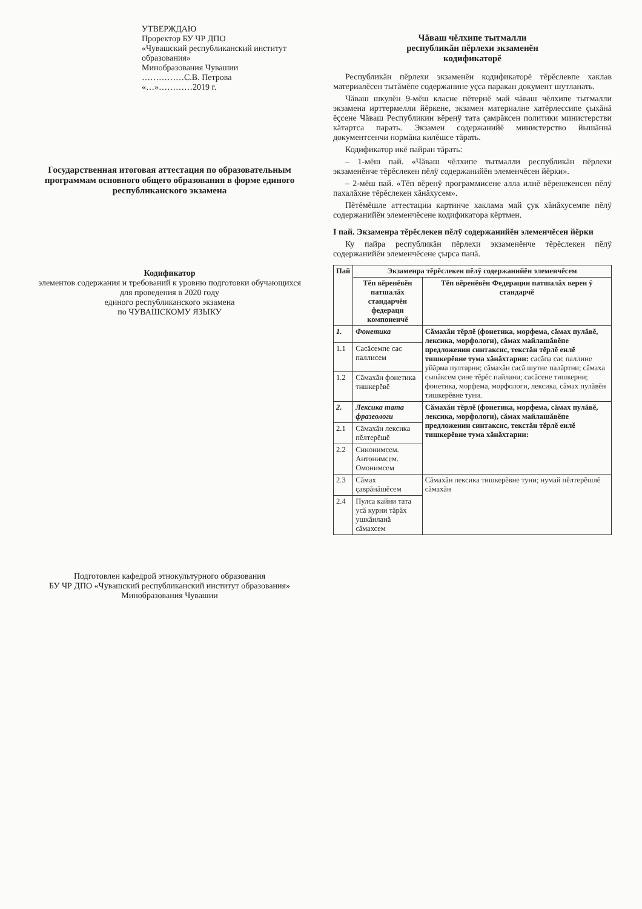УТВЕРЖДАЮ
Проректор БУ ЧР ДПО
«Чувашский республиканский институт образования»
Минобразования Чувашии
……………С.В. Петрова
«…»…………2019 г.
Государственная итоговая аттестация по образовательным программам основного общего образования в форме единого республиканского экзамена
Кодификатор
элементов содержания и требований к уровню подготовки обучающихся
для проведения в 2020 году
единого республиканского экзамена
по ЧУВАШСКОМУ ЯЗЫКУ
Подготовлен кафедрой этнокультурного образования
БУ ЧР ДПО «Чувашский республиканский институт образования»
Минобразования Чувашии
Чăваш чĕлхипе тытмалли
республикăн пĕрлехи экзаменĕн
кодификаторĕ
Республикăн пĕрлехи экзаменĕн кодификаторĕ тĕрĕслевпе хаклав материалĕсен тытăмĕпе содержанине уçса паракан документ шутланать.
Чăваш шкулĕн 9-мĕш класне пĕтернĕ май чăваш чĕлхипе тытмалли экзамена ирттермелли йĕркене, экзамен материалне хатĕрлессипе çыхăнă ĕçсене Чăваш Республикин вĕренÿ тата çамрăксен политики министерстви кăтартса парать. Экзамен содержанийĕ министерство йышăннă документсенчи нормăна килĕшсе тăрать.
Кодификатор икĕ пайран тăрать:
– 1-мĕш пай. «Чăваш чĕлхипе тытмалли республикăн пĕрлехи экзаменĕнче тĕрĕслекен пĕлÿ содержанийĕн элеменчĕсен йĕрки».
– 2-мĕш пай. «Тĕп вĕренÿ программисене алла илнĕ вĕренекенсен пĕлÿ пахалăхне тĕрĕслекен хăнăхусем».
Пĕтĕмĕшле аттестации картинче хаклама май çук хăнăхусемпе пĕлÿ содержанийĕн элеменчĕсене кодификатора кĕртмен.
I пай. Экзаменра тĕрĕслекен пĕлÿ содержанийĕн элеменчĕсен йĕрки
Ку пайра республикăн пĕрлехи экзаменĕнче тĕрĕслекен пĕлÿ содержанийĕн элеменчĕсене çырса панă.
| Пай | Экзаменра тĕрĕслекен пĕлÿ содержанийĕн элеменчĕсем | |
| --- | --- | --- |
| | Тĕп вĕренĕвĕн патшалăх стандарчĕн федераци компоненчĕ | Тĕп вĕренĕвĕн Федерацин патшалăх верен ÿ стандарчĕ |
| 1. | Фонетика | Сăмахăн тĕрлĕ (фонетика, морфема, сăмах пулăвĕ, лексика, морфологи), сăмах майлашăвĕпе предложенин синтаксис, текстăн тĕрлĕ енлĕ тишкерĕвне тума хăнăхтарни: сасăпа сас паллине уйăрма пултарни; сăмахăн сасă шутне палăртни; сăмаха сыпăксем çине тĕрĕс пайлани; сасăсене тишкерни; фонетика, морфема, морфологи, лексика, сăмах пулăвĕн тишкерĕвне туни. |
| 1.1 | Сасăсемпе сас паллисем | |
| 1.2 | Сăмахăн фонетика тишкерĕвĕ | |
| 2. | Лексика тата фразеологи | Сăмахăн тĕрлĕ (фонетика, морфема, сăмах пулăвĕ, лексика, морфологи), сăмах майлашăвĕпе предложенин синтаксис, текстăн тĕрлĕ енлĕ тишкерĕвне тума хăнăхтарни: |
| 2.1 | Сăмахăн лексика пĕлтерĕшĕ | |
| 2.2 | Синонимсем. Антонимсем. Омонимсем | |
| 2.3 | Сăмах çаврăнăшĕсем | Сăмахăн лексика тишкерĕвне туни; нумай пĕлтерĕшлĕ сăмахăн |
| 2.4 | Пулса кайни тата усă курни тăрăх ушкăнланă сăмахсем | |